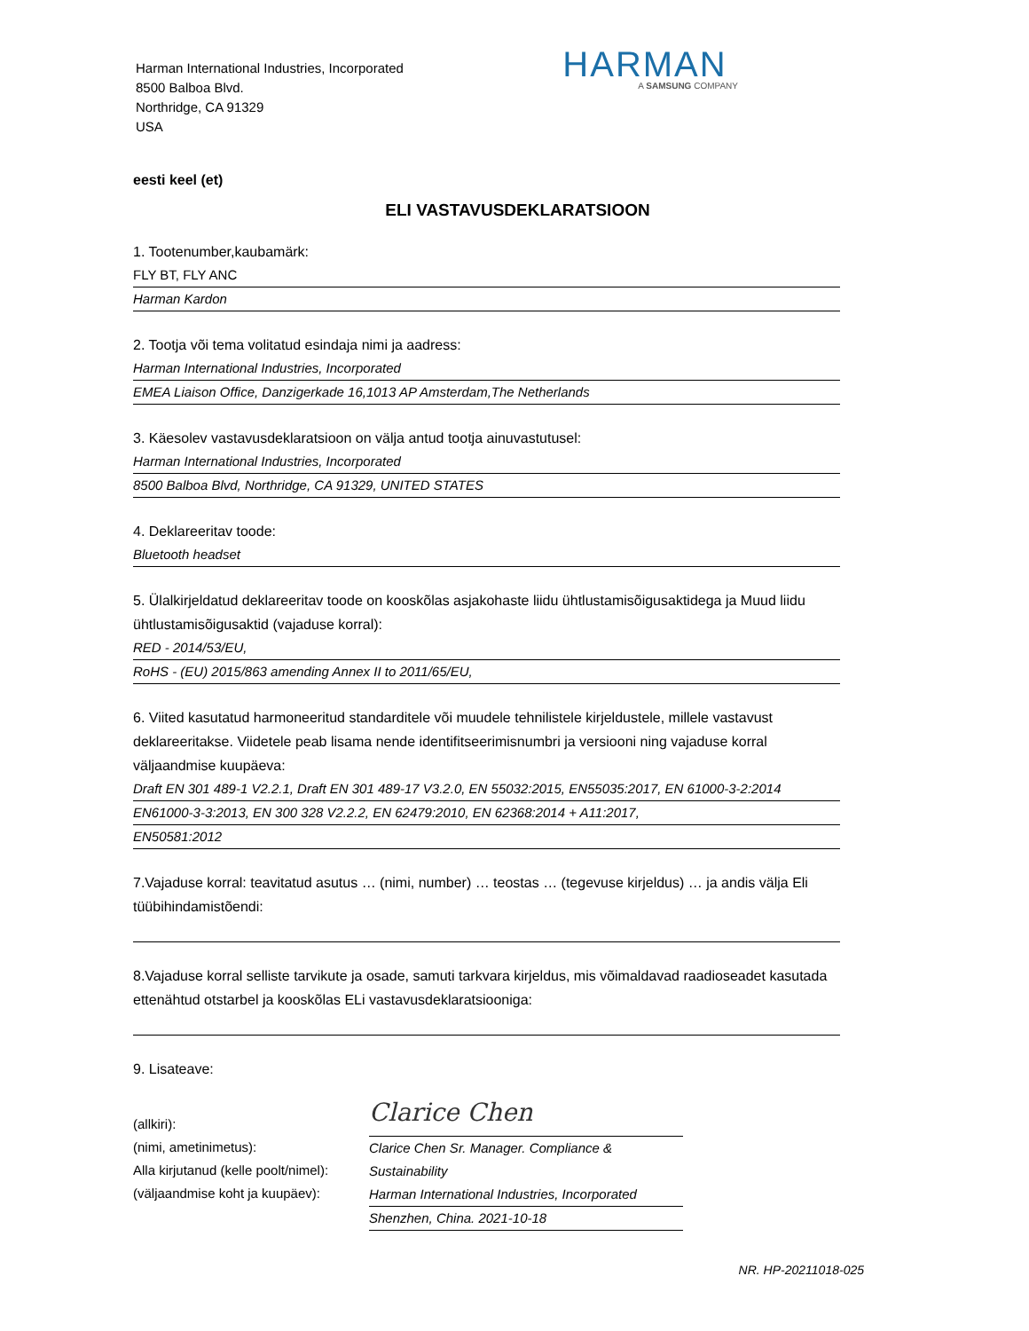Harman International Industries, Incorporated
8500 Balboa Blvd.
Northridge, CA 91329
USA
HARMAN
A SAMSUNG COMPANY
eesti keel (et)
ELI VASTAVUSDEKLARATSIOON
1. Tootenumber,kaubamärk:
FLY BT, FLY ANC
Harman Kardon
2. Tootja või tema volitatud esindaja nimi ja aadress:
Harman International Industries, Incorporated
EMEA Liaison Office, Danzigerkade 16,1013 AP Amsterdam,The Netherlands
3. Käesolev vastavusdeklaratsioon on välja antud tootja ainuvastutusel:
Harman International Industries, Incorporated
8500 Balboa Blvd, Northridge, CA 91329, UNITED STATES
4. Deklareeritav toode:
Bluetooth headset
5. Ülalkirjeldatud deklareeritav toode on kooskõlas asjakohaste liidu ühtlustamisõigusaktidega ja Muud liidu ühtlustamisõigusaktid (vajaduse korral):
RED - 2014/53/EU,
RoHS - (EU) 2015/863 amending Annex II to 2011/65/EU,
6. Viited kasutatud harmoneeritud standarditele või muudele tehnilistele kirjeldustele, millele vastavust deklareeritakse. Viidetele peab lisama nende identifitseerimisnumbri ja versiooni ning vajaduse korral väljaandmise kuupäeva:
Draft EN 301 489-1 V2.2.1, Draft EN 301 489-17 V3.2.0, EN 55032:2015, EN55035:2017, EN 61000-3-2:2014
EN61000-3-3:2013, EN 300 328 V2.2.2, EN 62479:2010, EN 62368:2014 + A11:2017,
EN50581:2012
7.Vajaduse korral: teavitatud asutus … (nimi, number) … teostas … (tegevuse kirjeldus) … ja andis välja Eli tüübihindamistõendi:
8.Vajaduse korral selliste tarvikute ja osade, samuti tarkvara kirjeldus, mis võimaldavad raadioseadet kasutada ettenähtud otstarbel ja kooskõlas ELi vastavusdeklaratsiooniga:
9. Lisateave:
(allkiri):
(nimi, ametinimetus):
Alla kirjutanud (kelle poolt/nimel):
(väljaandmise koht ja kuupäev):
Clarice Chen
Clarice Chen Sr. Manager. Compliance & Sustainability
Harman International Industries, Incorporated
Shenzhen, China. 2021-10-18
NR. HP-20211018-025